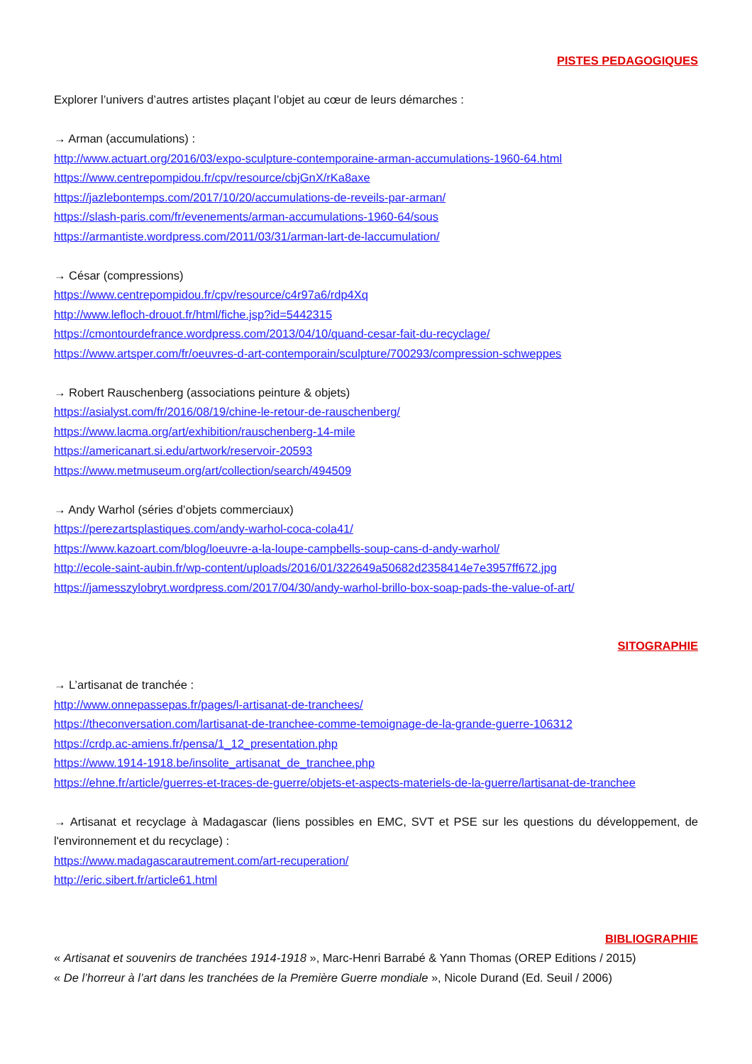PISTES PEDAGOGIQUES
Explorer l’univers d’autres artistes plaçant l’objet au cœur de leurs démarches :
→ Arman (accumulations) :
http://www.actuart.org/2016/03/expo-sculpture-contemporaine-arman-accumulations-1960-64.html
https://www.centrepompidou.fr/cpv/resource/cbjGnX/rKa8axe
https://jazlebontemps.com/2017/10/20/accumulations-de-reveils-par-arman/
https://slash-paris.com/fr/evenements/arman-accumulations-1960-64/sous
https://armantiste.wordpress.com/2011/03/31/arman-lart-de-laccumulation/
→ César (compressions)
https://www.centrepompidou.fr/cpv/resource/c4r97a6/rdp4Xq
http://www.lefloch-drouot.fr/html/fiche.jsp?id=5442315
https://cmontourdefrance.wordpress.com/2013/04/10/quand-cesar-fait-du-recyclage/
https://www.artsper.com/fr/oeuvres-d-art-contemporain/sculpture/700293/compression-schweppes
→ Robert Rauschenberg (associations peinture & objets)
https://asialyst.com/fr/2016/08/19/chine-le-retour-de-rauschenberg/
https://www.lacma.org/art/exhibition/rauschenberg-14-mile
https://americanart.si.edu/artwork/reservoir-20593
https://www.metmuseum.org/art/collection/search/494509
→ Andy Warhol (séries d’objets commerciaux)
https://perezartsplastiques.com/andy-warhol-coca-cola41/
https://www.kazoart.com/blog/loeuvre-a-la-loupe-campbells-soup-cans-d-andy-warhol/
http://ecole-saint-aubin.fr/wp-content/uploads/2016/01/322649a50682d2358414e7e3957ff672.jpg
https://jamesszylobryt.wordpress.com/2017/04/30/andy-warhol-brillo-box-soap-pads-the-value-of-art/
SITOGRAPHIE
→ L’artisanat de tranchée :
http://www.onnepassepas.fr/pages/l-artisanat-de-tranchees/
https://theconversation.com/lartisanat-de-tranchee-comme-temoignage-de-la-grande-guerre-106312
https://crdp.ac-amiens.fr/pensa/1_12_presentation.php
https://www.1914-1918.be/insolite_artisanat_de_tranchee.php
https://ehne.fr/article/guerres-et-traces-de-guerre/objets-et-aspects-materiels-de-la-guerre/lartisanat-de-tranchee
→ Artisanat et recyclage à Madagascar (liens possibles en EMC, SVT et PSE sur les questions du développement, de l'environnement et du recyclage) :
https://www.madagascarautrement.com/art-recuperation/
http://eric.sibert.fr/article61.html
BIBLIOGRAPHIE
« Artisanat et souvenirs de tranchées 1914-1918 », Marc-Henri Barrabé & Yann Thomas (OREP Editions / 2015)
« De l’horreur à l’art dans les tranchées de la Première Guerre mondiale », Nicole Durand (Ed. Seuil / 2006)